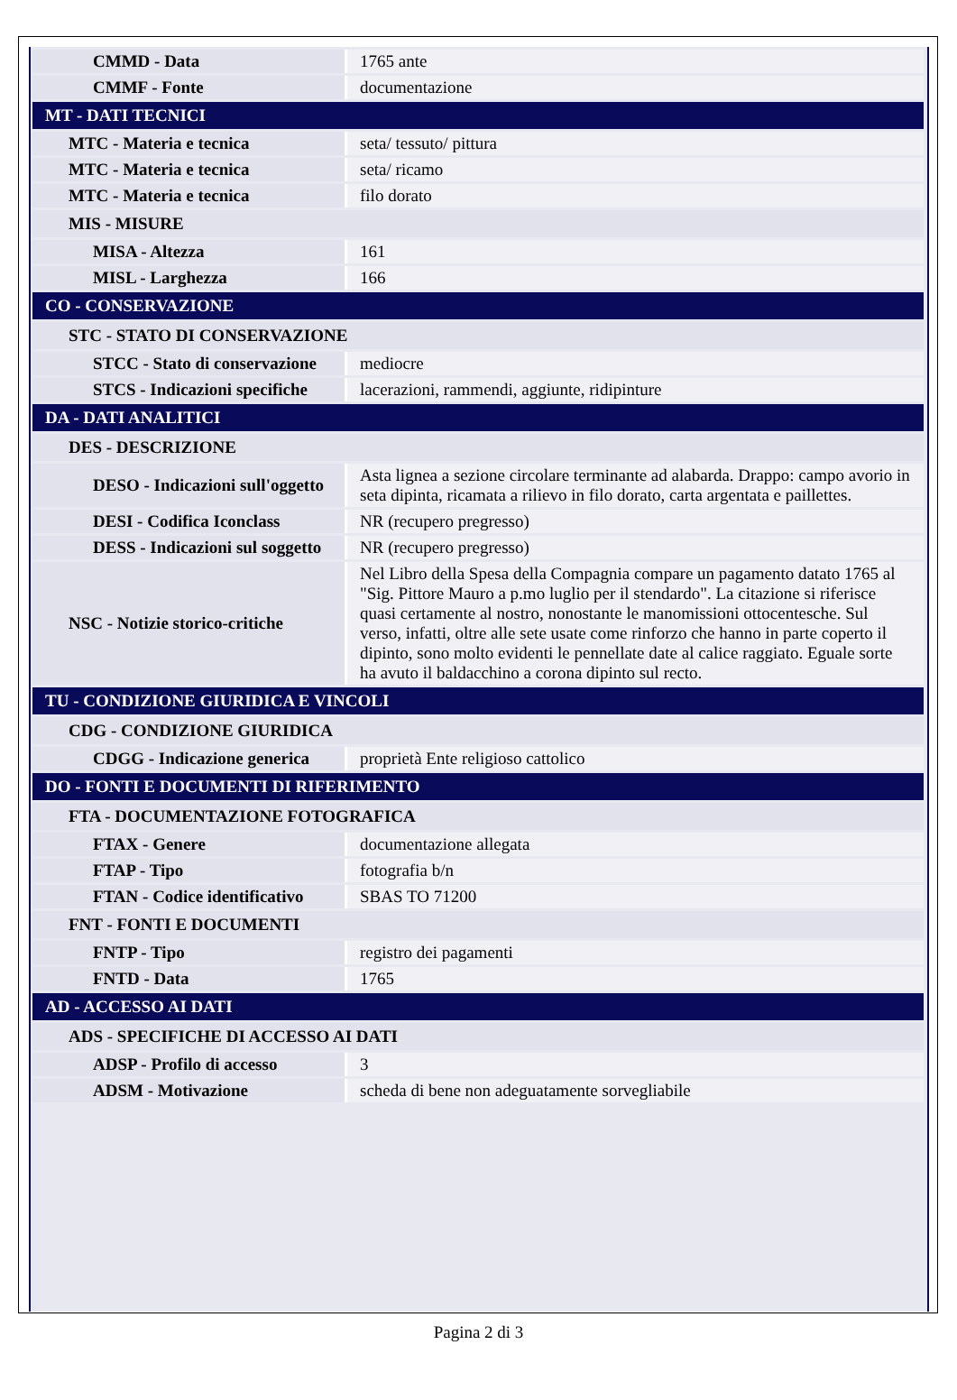| CMMD - Data | 1765 ante |
| CMMF - Fonte | documentazione |
| MT - DATI TECNICI | |
| MTC - Materia e tecnica | seta/ tessuto/ pittura |
| MTC - Materia e tecnica | seta/ ricamo |
| MTC - Materia e tecnica | filo dorato |
| MIS - MISURE | |
| MISA - Altezza | 161 |
| MISL - Larghezza | 166 |
| CO - CONSERVAZIONE | |
| STC - STATO DI CONSERVAZIONE | |
| STCC - Stato di conservazione | mediocre |
| STCS - Indicazioni specifiche | lacerazioni, rammendi, aggiunte, ridipinture |
| DA - DATI ANALITICI | |
| DES - DESCRIZIONE | |
| DESO - Indicazioni sull'oggetto | Asta lignea a sezione circolare terminante ad alabarda. Drappo: campo avorio in seta dipinta, ricamata a rilievo in filo dorato, carta argentata e paillettes. |
| DESI - Codifica Iconclass | NR (recupero pregresso) |
| DESS - Indicazioni sul soggetto | NR (recupero pregresso) |
| NSC - Notizie storico-critiche | Nel Libro della Spesa della Compagnia compare un pagamento datato 1765 al "Sig. Pittore Mauro a p.mo luglio per il stendardo". La citazione si riferisce quasi certamente al nostro, nonostante le manomissioni ottocentesche. Sul verso, infatti, oltre alle sete usate come rinforzo che hanno in parte coperto il dipinto, sono molto evidenti le pennellate date al calice raggiato. Eguale sorte ha avuto il baldacchino a corona dipinto sul recto. |
| TU - CONDIZIONE GIURIDICA E VINCOLI | |
| CDG - CONDIZIONE GIURIDICA | |
| CDGG - Indicazione generica | proprietà Ente religioso cattolico |
| DO - FONTI E DOCUMENTI DI RIFERIMENTO | |
| FTA - DOCUMENTAZIONE FOTOGRAFICA | |
| FTAX - Genere | documentazione allegata |
| FTAP - Tipo | fotografia b/n |
| FTAN - Codice identificativo | SBAS TO 71200 |
| FNT - FONTI E DOCUMENTI | |
| FNTP - Tipo | registro dei pagamenti |
| FNTD - Data | 1765 |
| AD - ACCESSO AI DATI | |
| ADS - SPECIFICHE DI ACCESSO AI DATI | |
| ADSP - Profilo di accesso | 3 |
| ADSM - Motivazione | scheda di bene non adeguatamente sorvegliabile |
Pagina 2 di 3